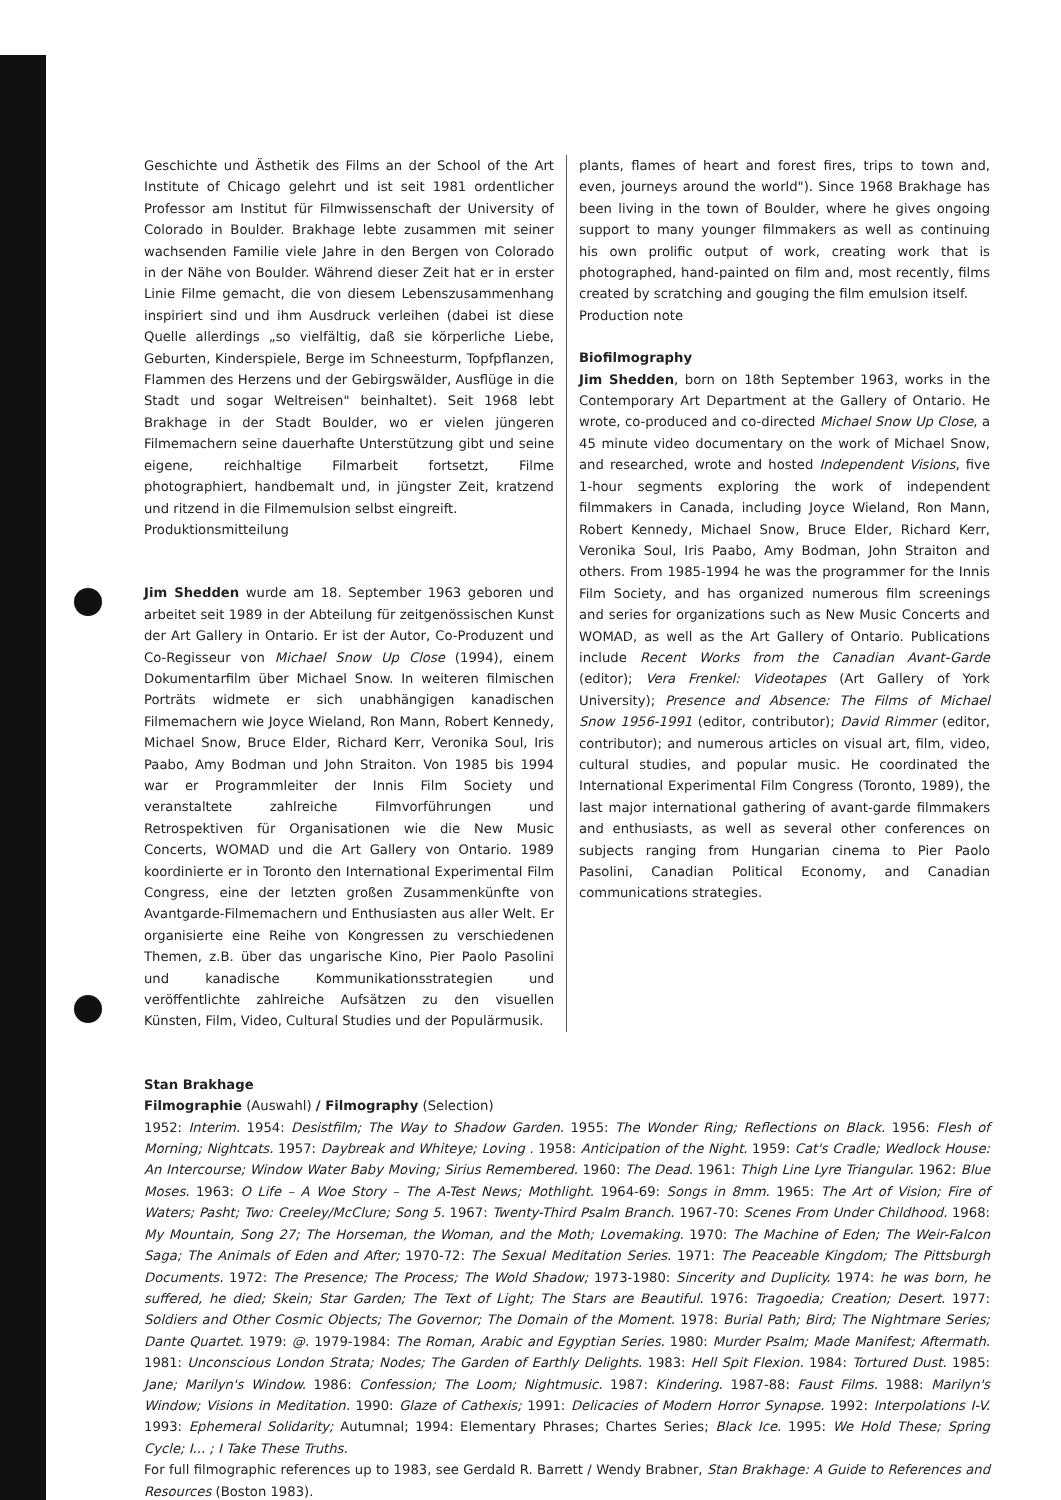Geschichte und Ästhetik des Films an der School of the Art Institute of Chicago gelehrt und ist seit 1981 ordentlicher Professor am Institut für Filmwissenschaft der University of Colorado in Boulder. Brakhage lebte zusammen mit seiner wachsenden Familie viele Jahre in den Bergen von Colorado in der Nähe von Boulder. Während dieser Zeit hat er in erster Linie Filme gemacht, die von diesem Lebenszusammenhang inspiriert sind und ihm Ausdruck verleihen (dabei ist diese Quelle allerdings „so vielfältig, daß sie körperliche Liebe, Geburten, Kinderspiele, Berge im Schneesturm, Topfpflanzen, Flammen des Herzens und der Gebirgswälder, Ausflüge in die Stadt und sogar Weltreisen" beinhaltet). Seit 1968 lebt Brakhage in der Stadt Boulder, wo er vielen jüngeren Filmemachern seine dauerhafte Unterstützung gibt und seine eigene, reichhaltige Filmarbeit fortsetzt, Filme photographiert, handbemalt und, in jüngster Zeit, kratzend und ritzend in die Filmemulsion selbst eingreift.
Produktionsmitteilung
Jim Shedden wurde am 18. September 1963 geboren und arbeitet seit 1989 in der Abteilung für zeitgenössischen Kunst der Art Gallery in Ontario. Er ist der Autor, Co-Produzent und Co-Regisseur von Michael Snow Up Close (1994), einem Dokumentarfilm über Michael Snow. In weiteren filmischen Porträts widmete er sich unabhängigen kanadischen Filmemachern wie Joyce Wieland, Ron Mann, Robert Kennedy, Michael Snow, Bruce Elder, Richard Kerr, Veronika Soul, Iris Paabo, Amy Bodman und John Straiton. Von 1985 bis 1994 war er Programmleiter der Innis Film Society und veranstaltete zahlreiche Filmvorführungen und Retrospektiven für Organisationen wie die New Music Concerts, WOMAD und die Art Gallery von Ontario. 1989 koordinierte er in Toronto den International Experimental Film Congress, eine der letzten großen Zusammenkünfte von Avantgarde-Filmemachern und Enthusiasten aus aller Welt. Er organisierte eine Reihe von Kongressen zu verschiedenen Themen, z.B. über das ungarische Kino, Pier Paolo Pasolini und kanadische Kommunikationsstrategien und veröffentlichte zahlreiche Aufsätzen zu den visuellen Künsten, Film, Video, Cultural Studies und der Populärmusik.
plants, flames of heart and forest fires, trips to town and, even, journeys around the world"). Since 1968 Brakhage has been living in the town of Boulder, where he gives ongoing support to many younger filmmakers as well as continuing his own prolific output of work, creating work that is photographed, hand-painted on film and, most recently, films created by scratching and gouging the film emulsion itself.
Production note
Biofilmography
Jim Shedden, born on 18th September 1963, works in the Contemporary Art Department at the Gallery of Ontario. He wrote, co-produced and co-directed Michael Snow Up Close, a 45 minute video documentary on the work of Michael Snow, and researched, wrote and hosted Independent Visions, five 1-hour segments exploring the work of independent filmmakers in Canada, including Joyce Wieland, Ron Mann, Robert Kennedy, Michael Snow, Bruce Elder, Richard Kerr, Veronika Soul, Iris Paabo, Amy Bodman, John Straiton and others. From 1985-1994 he was the programmer for the Innis Film Society, and has organized numerous film screenings and series for organizations such as New Music Concerts and WOMAD, as well as the Art Gallery of Ontario. Publications include Recent Works from the Canadian Avant-Garde (editor); Vera Frenkel: Videotapes (Art Gallery of York University); Presence and Absence: The Films of Michael Snow 1956-1991 (editor, contributor); David Rimmer (editor, contributor); and numerous articles on visual art, film, video, cultural studies, and popular music. He coordinated the International Experimental Film Congress (Toronto, 1989), the last major international gathering of avant-garde filmmakers and enthusiasts, as well as several other conferences on subjects ranging from Hungarian cinema to Pier Paolo Pasolini, Canadian Political Economy, and Canadian communications strategies.
Stan Brakhage
Filmographie (Auswahl) / Filmography (Selection)
1952: Interim. 1954: Desistfilm; The Way to Shadow Garden. 1955: The Wonder Ring; Reflections on Black. 1956: Flesh of Morning; Nightcats. 1957: Daybreak and Whiteye; Loving . 1958: Anticipation of the Night. 1959: Cat's Cradle; Wedlock House: An Intercourse; Window Water Baby Moving; Sirius Remembered. 1960: The Dead. 1961: Thigh Line Lyre Triangular. 1962: Blue Moses. 1963: O Life – A Woe Story – The A-Test News; Mothlight. 1964-69: Songs in 8mm. 1965: The Art of Vision; Fire of Waters; Pasht; Two: Creeley/McClure; Song 5. 1967: Twenty-Third Psalm Branch. 1967-70: Scenes From Under Childhood. 1968: My Mountain, Song 27; The Horseman, the Woman, and the Moth; Lovemaking. 1970: The Machine of Eden; The Weir-Falcon Saga; The Animals of Eden and After; 1970-72: The Sexual Meditation Series. 1971: The Peaceable Kingdom; The Pittsburgh Documents. 1972: The Presence; The Process; The Wold Shadow; 1973-1980: Sincerity and Duplicity. 1974: he was born, he suffered, he died; Skein; Star Garden; The Text of Light; The Stars are Beautiful. 1976: Tragoedia; Creation; Desert. 1977: Soldiers and Other Cosmic Objects; The Governor; The Domain of the Moment. 1978: Burial Path; Bird; The Nightmare Series; Dante Quartet. 1979: @. 1979-1984: The Roman, Arabic and Egyptian Series. 1980: Murder Psalm; Made Manifest; Aftermath. 1981: Unconscious London Strata; Nodes; The Garden of Earthly Delights. 1983: Hell Spit Flexion. 1984: Tortured Dust. 1985: Jane; Marilyn's Window. 1986: Confession; The Loom; Nightmusic. 1987: Kindering. 1987-88: Faust Films. 1988: Marilyn's Window; Visions in Meditation. 1990: Glaze of Cathexis; 1991: Delicacies of Modern Horror Synapse. 1992: Interpolations I-V. 1993: Ephemeral Solidarity; Autumnal; 1994: Elementary Phrases; Chartes Series; Black Ice. 1995: We Hold These; Spring Cycle; I... ; I Take These Truths.
For full filmographic references up to 1983, see Gerdald R. Barrett / Wendy Brabner, Stan Brakhage: A Guide to References and Resources (Boston 1983).